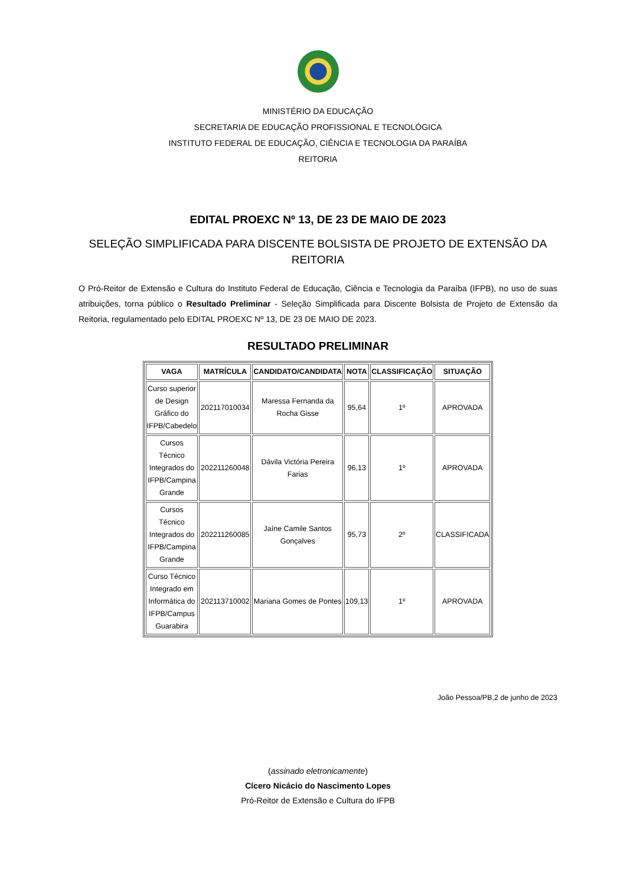MINISTÉRIO DA EDUCAÇÃO
SECRETARIA DE EDUCAÇÃO PROFISSIONAL E TECNOLÓGICA
INSTITUTO FEDERAL DE EDUCAÇÃO, CIÊNCIA E TECNOLOGIA DA PARAÍBA
REITORIA
EDITAL PROEXC Nº 13, DE 23 DE MAIO DE 2023
SELEÇÃO SIMPLIFICADA PARA DISCENTE BOLSISTA DE PROJETO DE EXTENSÃO DA REITORIA
O Pró-Reitor de Extensão e Cultura do Instituto Federal de Educação, Ciência e Tecnologia da Paraíba (IFPB), no uso de suas atribuições, torna público o Resultado Preliminar - Seleção Simplificada para Discente Bolsista de Projeto de Extensão da Reitoria, regulamentado pelo EDITAL PROEXC Nº 13, DE 23 DE MAIO DE 2023.
RESULTADO PRELIMINAR
| VAGA | MATRÍCULA | CANDIDATO/CANDIDATA | NOTA | CLASSIFICAÇÃO | SITUAÇÃO |
| --- | --- | --- | --- | --- | --- |
| Curso superior de Design Gráfico do IFPB/Cabedelo | 202117010034 | Maressa Fernanda da Rocha Gisse | 95,64 | 1º | APROVADA |
| Cursos Técnico Integrados do IFPB/Campina Grande | 202211260048 | Dávila Victória Pereira Farias | 96,13 | 1º | APROVADA |
| Cursos Técnico Integrados do IFPB/Campina Grande | 202211260085 | Jaíne Camile Santos Gonçalves | 95,73 | 2º | CLASSIFICADA |
| Curso Técnico Integrado em Informática do IFPB/Campus Guarabira | 202113710002 | Mariana Gomes de Pontes | 109,13 | 1º | APROVADA |
João Pessoa/PB,2 de junho de 2023
(assinado eletronicamente)
Cícero Nicácio do Nascimento Lopes
Pró-Reitor de Extensão e Cultura do IFPB